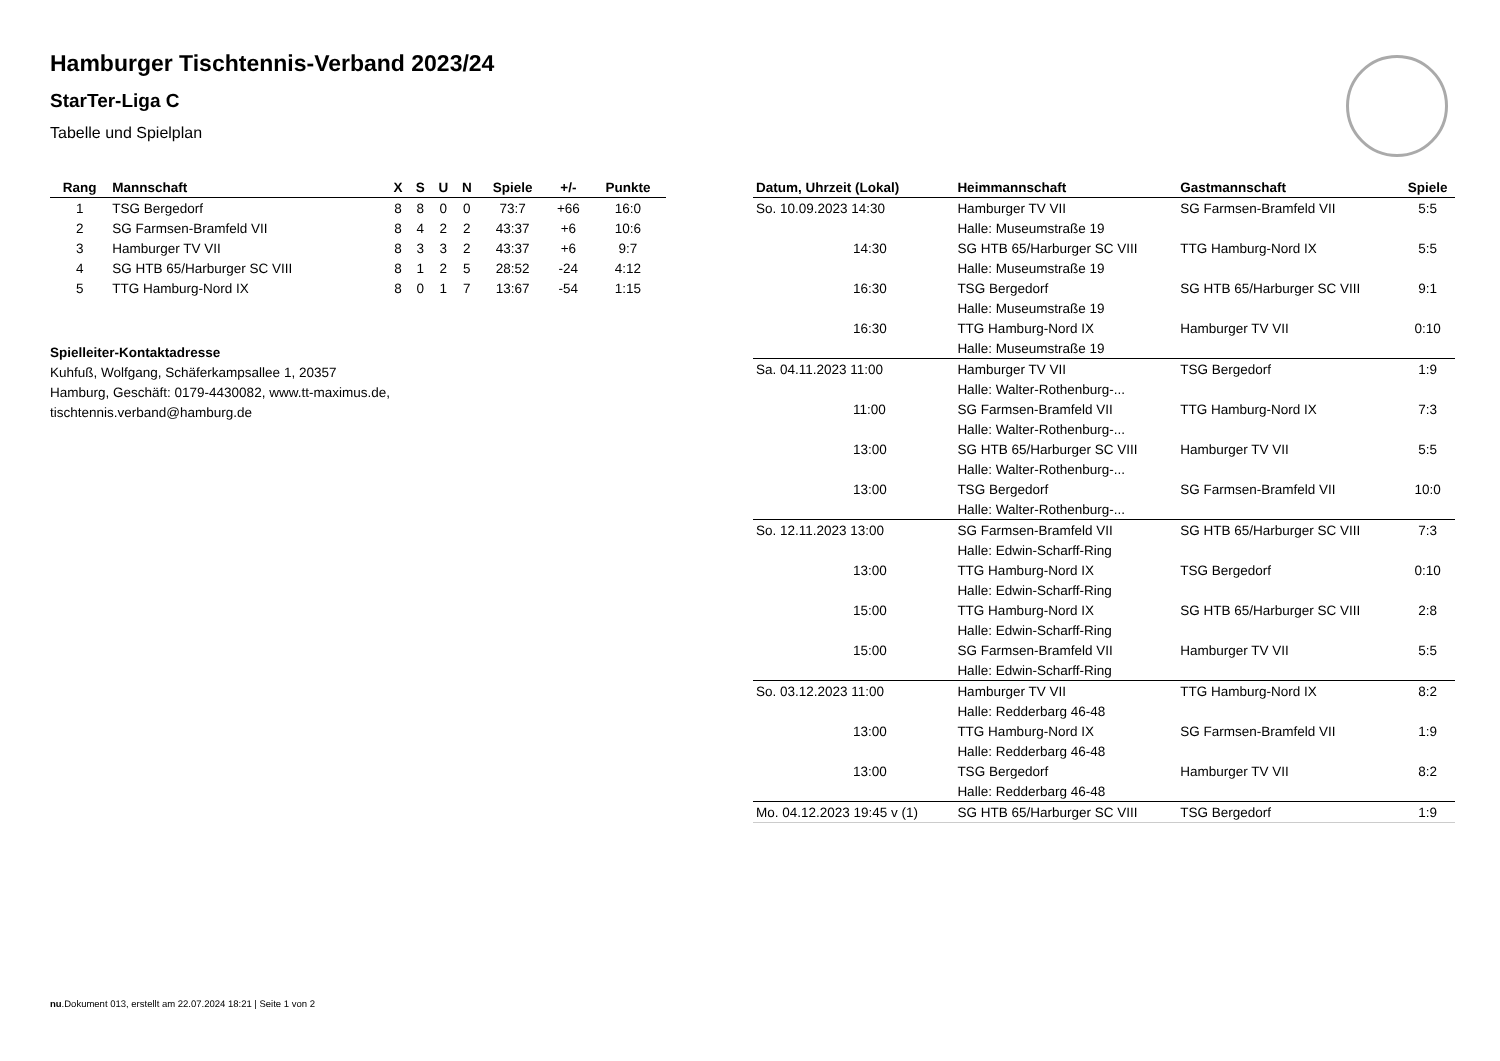Hamburger Tischtennis-Verband 2023/24
StarTer-Liga C
Tabelle und Spielplan
| Rang | Mannschaft | X | S | U | N | Spiele | +/- | Punkte |
| --- | --- | --- | --- | --- | --- | --- | --- | --- |
| 1 | TSG Bergedorf | 8 | 8 | 0 | 0 | 73:7 | +66 | 16:0 |
| 2 | SG Farmsen-Bramfeld VII | 8 | 4 | 2 | 2 | 43:37 | +6 | 10:6 |
| 3 | Hamburger TV VII | 8 | 3 | 3 | 2 | 43:37 | +6 | 9:7 |
| 4 | SG HTB 65/Harburger SC VIII | 8 | 1 | 2 | 5 | 28:52 | -24 | 4:12 |
| 5 | TTG Hamburg-Nord IX | 8 | 0 | 1 | 7 | 13:67 | -54 | 1:15 |
Spielleiter-Kontaktadresse
Kuhfuß, Wolfgang, Schäferkampsallee 1, 20357
Hamburg, Geschäft: 0179-4430082, www.tt-maximus.de,
tischtennis.verband@hamburg.de
| Datum, Uhrzeit (Lokal) | Heimmannschaft | Gastmannschaft | Spiele |
| --- | --- | --- | --- |
| So. 10.09.2023 14:30 | Hamburger TV VII | SG Farmsen-Bramfeld VII | 5:5 |
| | Halle: Museumstraße 19 | | |
| 14:30 | SG HTB 65/Harburger SC VIII | TTG Hamburg-Nord IX | 5:5 |
| | Halle: Museumstraße 19 | | |
| 16:30 | TSG Bergedorf | SG HTB 65/Harburger SC VIII | 9:1 |
| | Halle: Museumstraße 19 | | |
| 16:30 | TTG Hamburg-Nord IX | Hamburger TV VII | 0:10 |
| | Halle: Museumstraße 19 | | |
| Sa. 04.11.2023 11:00 | Hamburger TV VII | TSG Bergedorf | 1:9 |
| | Halle: Walter-Rothenburg-... | | |
| 11:00 | SG Farmsen-Bramfeld VII | TTG Hamburg-Nord IX | 7:3 |
| | Halle: Walter-Rothenburg-... | | |
| 13:00 | SG HTB 65/Harburger SC VIII | Hamburger TV VII | 5:5 |
| | Halle: Walter-Rothenburg-... | | |
| 13:00 | TSG Bergedorf | SG Farmsen-Bramfeld VII | 10:0 |
| | Halle: Walter-Rothenburg-... | | |
| So. 12.11.2023 13:00 | SG Farmsen-Bramfeld VII | SG HTB 65/Harburger SC VIII | 7:3 |
| | Halle: Edwin-Scharff-Ring | | |
| 13:00 | TTG Hamburg-Nord IX | TSG Bergedorf | 0:10 |
| | Halle: Edwin-Scharff-Ring | | |
| 15:00 | TTG Hamburg-Nord IX | SG HTB 65/Harburger SC VIII | 2:8 |
| | Halle: Edwin-Scharff-Ring | | |
| 15:00 | SG Farmsen-Bramfeld VII | Hamburger TV VII | 5:5 |
| | Halle: Edwin-Scharff-Ring | | |
| So. 03.12.2023 11:00 | Hamburger TV VII | TTG Hamburg-Nord IX | 8:2 |
| | Halle: Redderbarg 46-48 | | |
| 13:00 | TTG Hamburg-Nord IX | SG Farmsen-Bramfeld VII | 1:9 |
| | Halle: Redderbarg 46-48 | | |
| 13:00 | TSG Bergedorf | Hamburger TV VII | 8:2 |
| | Halle: Redderbarg 46-48 | | |
| Mo. 04.12.2023 19:45 v (1) | SG HTB 65/Harburger SC VIII | TSG Bergedorf | 1:9 |
nu.Dokument 013, erstellt am 22.07.2024 18:21 | Seite 1 von 2